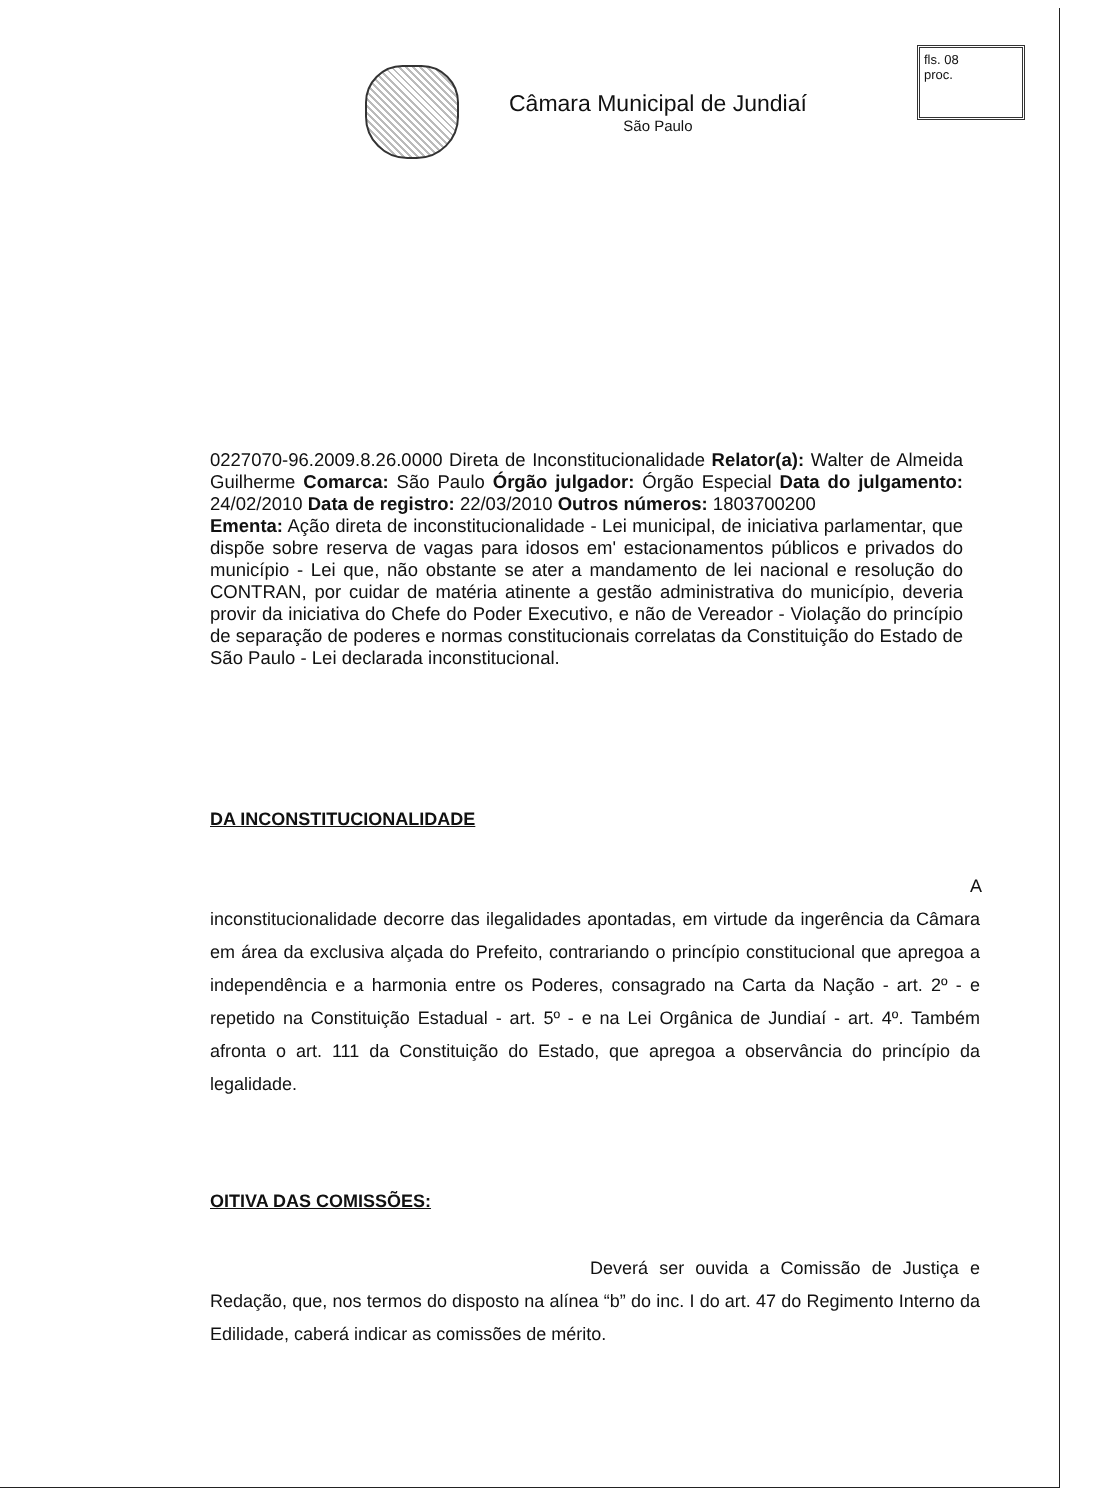fls. 08
proc.
Câmara Municipal de Jundiaí
São Paulo
0227070-96.2009.8.26.0000 Direta de Inconstitucionalidade Relator(a): Walter de Almeida Guilherme Comarca: São Paulo Órgão julgador: Órgão Especial Data do julgamento: 24/02/2010 Data de registro: 22/03/2010 Outros números: 1803700200
Ementa: Ação direta de inconstitucionalidade - Lei municipal, de iniciativa parlamentar, que dispõe sobre reserva de vagas para idosos em' estacionamentos públicos e privados do município - Lei que, não obstante se ater a mandamento de lei nacional e resolução do CONTRAN, por cuidar de matéria atinente a gestão administrativa do município, deveria provir da iniciativa do Chefe do Poder Executivo, e não de Vereador - Violação do princípio de separação de poderes e normas constitucionais correlatas da Constituição do Estado de São Paulo - Lei declarada inconstitucional.
DA INCONSTITUCIONALIDADE
A inconstitucionalidade decorre das ilegalidades apontadas, em virtude da ingerência da Câmara em área da exclusiva alçada do Prefeito, contrariando o princípio constitucional que apregoa a independência e a harmonia entre os Poderes, consagrado na Carta da Nação - art. 2º - e repetido na Constituição Estadual - art. 5º - e na Lei Orgânica de Jundiaí - art. 4º. Também afronta o art. 111 da Constituição do Estado, que apregoa a observância do princípio da legalidade.
OITIVA DAS COMISSÕES:
Deverá ser ouvida a Comissão de Justiça e Redação, que, nos termos do disposto na alínea “b” do inc. I do art. 47 do Regimento Interno da Edilidade, caberá indicar as comissões de mérito.